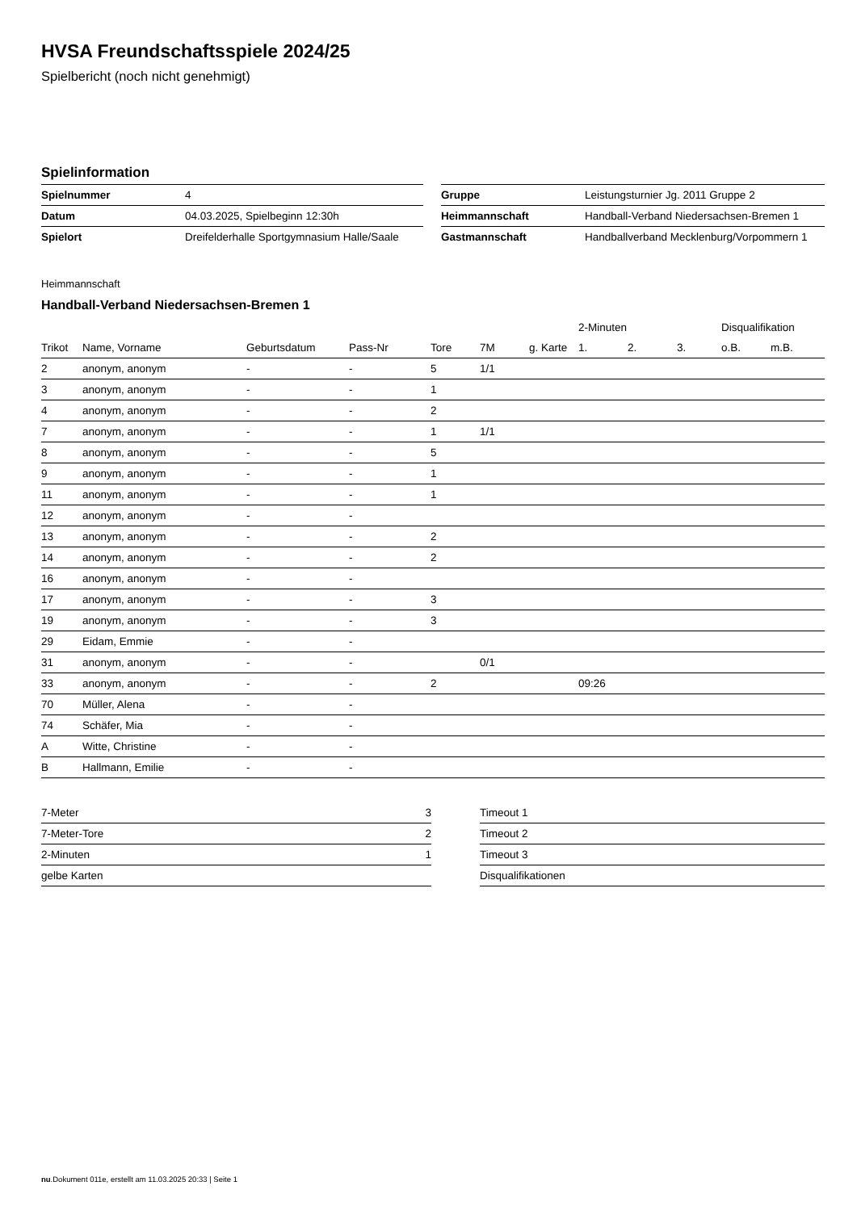HVSA Freundschaftsspiele 2024/25
Spielbericht (noch nicht genehmigt)
Spielinformation
| Spielnummer | 4 |
| Datum | 04.03.2025, Spielbeginn 12:30h |
| Spielort | Dreifelderhalle Sportgymnasium Halle/Saale |
| Gruppe | Leistungsturnier Jg. 2011 Gruppe 2 |
| Heimmannschaft | Handball-Verband Niedersachsen-Bremen 1 |
| Gastmannschaft | Handballverband Mecklenburg/Vorpommern 1 |
Heimmannschaft
Handball-Verband Niedersachsen-Bremen 1
| | | | | | | | 2-Minuten | | | Disqualifikation | |
| --- | --- | --- | --- | --- | --- | --- | --- | --- | --- | --- | --- |
| Trikot | Name, Vorname | Geburtsdatum | Pass-Nr | Tore | 7M | g. Karte | 1. | 2. | 3. | o.B. | m.B. |
| 2 | anonym, anonym | - | - | 5 | 1/1 | | | | | | |
| 3 | anonym, anonym | - | - | 1 | | | | | | | |
| 4 | anonym, anonym | - | - | 2 | | | | | | | |
| 7 | anonym, anonym | - | - | 1 | 1/1 | | | | | | |
| 8 | anonym, anonym | - | - | 5 | | | | | | | |
| 9 | anonym, anonym | - | - | 1 | | | | | | | |
| 11 | anonym, anonym | - | - | 1 | | | | | | | |
| 12 | anonym, anonym | - | - | | | | | | | | |
| 13 | anonym, anonym | - | - | 2 | | | | | | | |
| 14 | anonym, anonym | - | - | 2 | | | | | | | |
| 16 | anonym, anonym | - | - | | | | | | | | |
| 17 | anonym, anonym | - | - | 3 | | | | | | | |
| 19 | anonym, anonym | - | - | 3 | | | | | | | |
| 29 | Eidam, Emmie | - | - | | | | | | | | |
| 31 | anonym, anonym | - | - | | 0/1 | | | | | | |
| 33 | anonym, anonym | - | - | 2 | | | 09:26 | | | | |
| 70 | Müller, Alena | - | - | | | | | | | | |
| 74 | Schäfer, Mia | - | - | | | | | | | | |
| A | Witte, Christine | - | - | | | | | | | | |
| B | Hallmann, Emilie | - | - | | | | | | | | |
| 7-Meter | 3 |
| 7-Meter-Tore | 2 |
| 2-Minuten | 1 |
| gelbe Karten | |
| Timeout 1 |
| Timeout 2 |
| Timeout 3 |
| Disqualifikationen |
nu.Dokument 011e, erstellt am 11.03.2025 20:33 | Seite 1